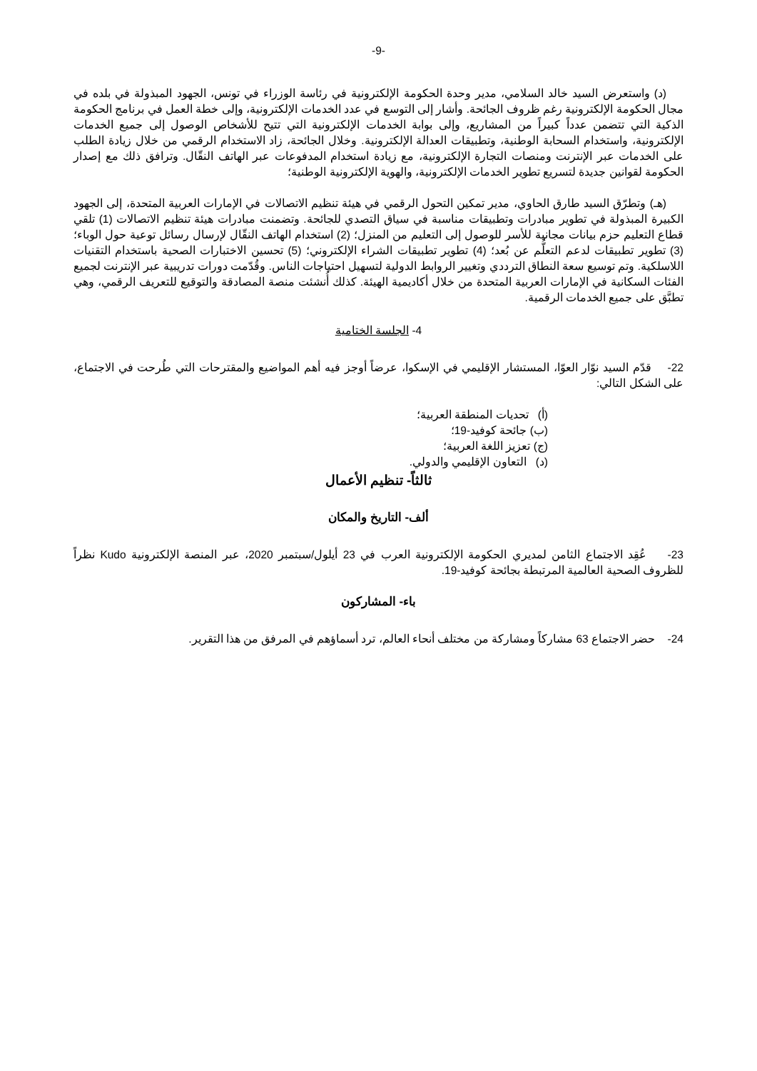-9-
(د) واستعرض السيد خالد السلامي، مدير وحدة الحكومة الإلكترونية في رئاسة الوزراء في تونس، الجهود المبذولة في بلده في مجال الحكومة الإلكترونية رغم ظروف الجائحة. وأشار إلى التوسع في عدد الخدمات الإلكترونية، وإلى خطة العمل في برنامج الحكومة الذكية التي تتضمن عدداً كبيراً من المشاريع، وإلى بوابة الخدمات الإلكترونية التي تتيح للأشخاص الوصول إلى جميع الخدمات الإلكترونية، واستخدام السحابة الوطنية، وتطبيقات العدالة الإلكترونية. وخلال الجائحة، زاد الاستخدام الرقمي من خلال زيادة الطلب على الخدمات عبر الإنترنت ومنصات التجارة الإلكترونية، مع زيادة استخدام المدفوعات عبر الهاتف النقّال. وترافق ذلك مع إصدار الحكومة لقوانين جديدة لتسريع تطوير الخدمات الإلكترونية، والهوية الإلكترونية الوطنية؛
(هـ) وتطرّق السيد طارق الحاوي، مدير تمكين التحول الرقمي في هيئة تنظيم الاتصالات في الإمارات العربية المتحدة، إلى الجهود الكبيرة المبذولة في تطوير مبادرات وتطبيقات مناسبة في سياق التصدي للجائحة. وتضمنت مبادرات هيئة تنظيم الاتصالات (1) تلقي قطاع التعليم حزم بيانات مجانية للأسر للوصول إلى التعليم من المنزل؛ (2) استخدام الهاتف النقّال لإرسال رسائل توعية حول الوباء؛ (3) تطوير تطبيقات لدعم التعلُّم عن بُعد؛ (4) تطوير تطبيقات الشراء الإلكتروني؛ (5) تحسين الاختبارات الصحية باستخدام التقنيات اللاسلكية. وتم توسيع سعة النطاق الترددي وتغيير الروابط الدولية لتسهيل احتياجات الناس. وقُدّمت دورات تدريبية عبر الإنترنت لجميع الفئات السكانية في الإمارات العربية المتحدة من خلال أكاديمية الهيئة. كذلك أُنشئت منصة المصادقة والتوقيع للتعريف الرقمي، وهي تطبَّق على جميع الخدمات الرقمية.
4- الجلسة الختامية
22- قدّم السيد نوّار العوّا، المستشار الإقليمي في الإسكوا، عرضاً أوجز فيه أهم المواضيع والمقترحات التي طُرحت في الاجتماع، على الشكل التالي:
(أ) تحديات المنطقة العربية؛
(ب) جائحة كوفيد-19؛
(ج) تعزيز اللغة العربية؛
(د) التعاون الإقليمي والدولي.
ثالثاً- تنظيم الأعمال
ألف- التاريخ والمكان
23- عُقِد الاجتماع الثامن لمديري الحكومة الإلكترونية العرب في 23 أيلول/سبتمبر 2020، عبر المنصة الإلكترونية Kudo نظراً للظروف الصحية العالمية المرتبطة بجائحة كوفيد-19.
باء- المشاركون
24- حضر الاجتماع 63 مشاركاً ومشاركة من مختلف أنحاء العالم، ترد أسماؤهم في المرفق من هذا التقرير.